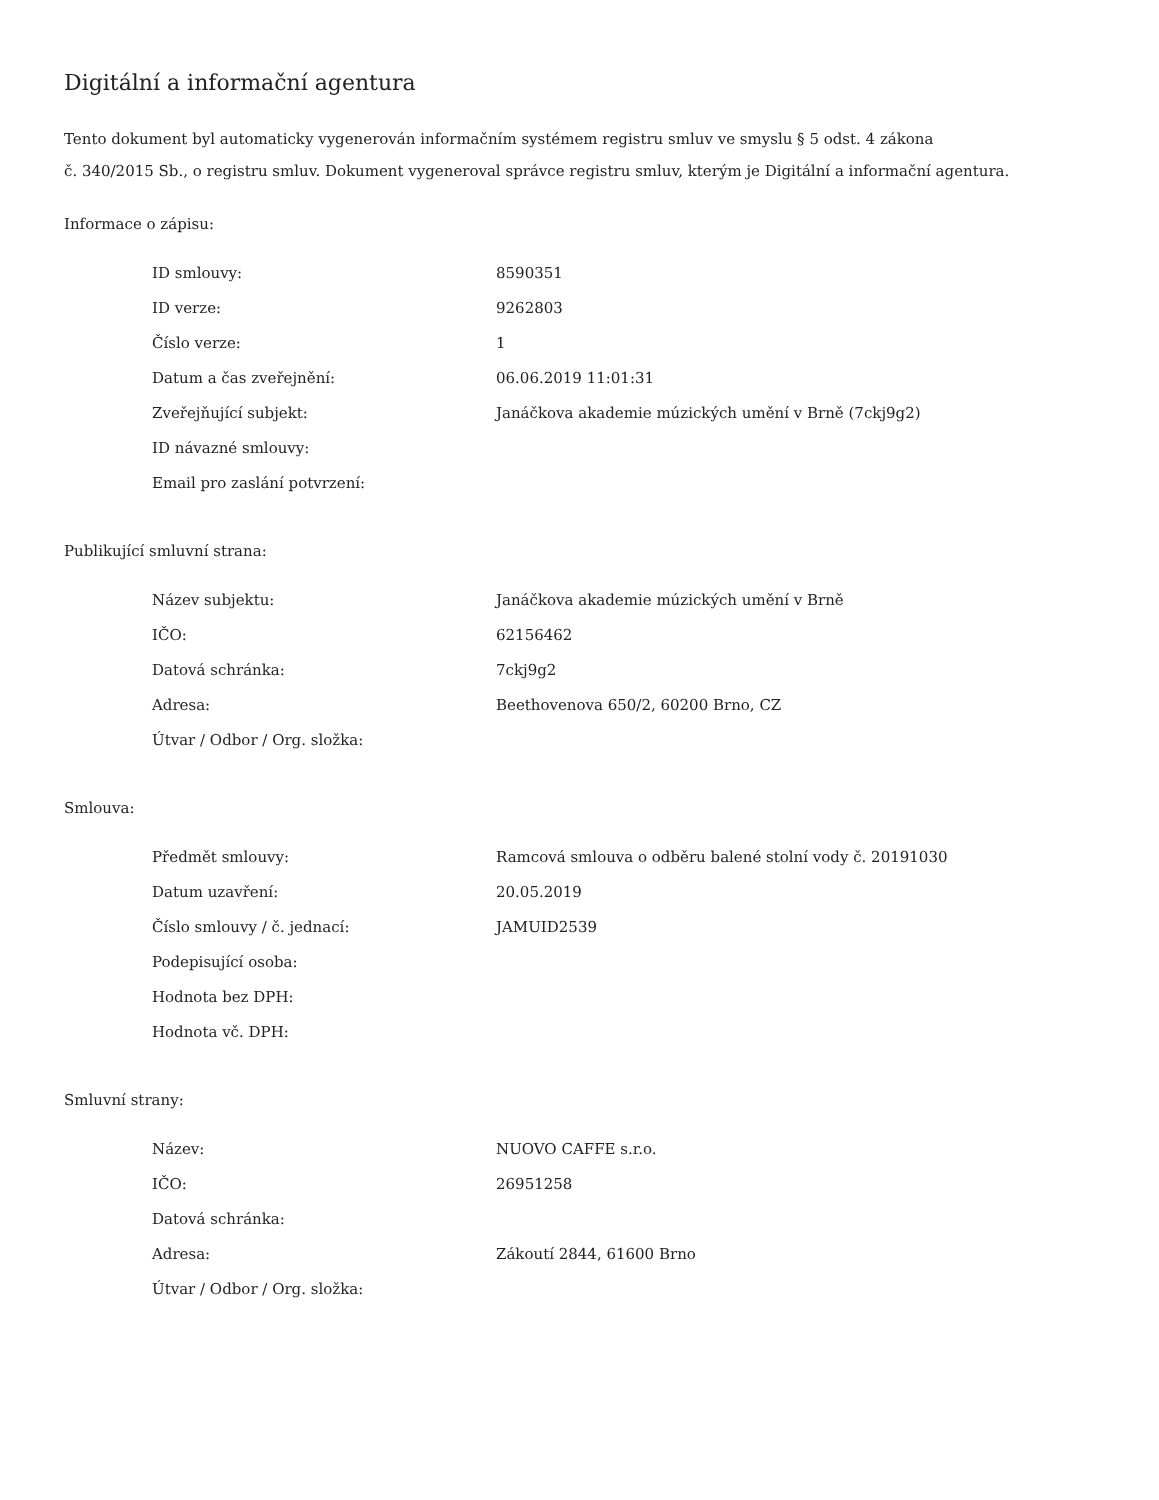Digitální a informační agentura
Tento dokument byl automaticky vygenerován informačním systémem registru smluv ve smyslu § 5 odst. 4 zákona
č. 340/2015 Sb., o registru smluv. Dokument vygeneroval správce registru smluv, kterým je Digitální a informační agentura.
Informace o zápisu:
| ID smlouvy: | 8590351 |
| ID verze: | 9262803 |
| Číslo verze: | 1 |
| Datum a čas zveřejnění: | 06.06.2019 11:01:31 |
| Zveřejňující subjekt: | Janáčkova akademie múzických umění v Brně (7ckj9g2) |
| ID návazné smlouvy: | |
| Email pro zaslání potvrzení: | |
Publikující smluvní strana:
| Název subjektu: | Janáčkova akademie múzických umění v Brně |
| IČO: | 62156462 |
| Datová schránka: | 7ckj9g2 |
| Adresa: | Beethovenova 650/2, 60200 Brno, CZ |
| Útvar / Odbor / Org. složka: | |
Smlouva:
| Předmět smlouvy: | Ramcová smlouva o odběru balené stolní vody č. 20191030 |
| Datum uzavření: | 20.05.2019 |
| Číslo smlouvy / č. jednací: | JAMUID2539 |
| Podepisující osoba: | |
| Hodnota bez DPH: | |
| Hodnota vč. DPH: | |
Smluvní strany:
| Název: | NUOVO CAFFE s.r.o. |
| IČO: | 26951258 |
| Datová schránka: | |
| Adresa: | Zákoutí 2844, 61600 Brno |
| Útvar / Odbor / Org. složka: | |